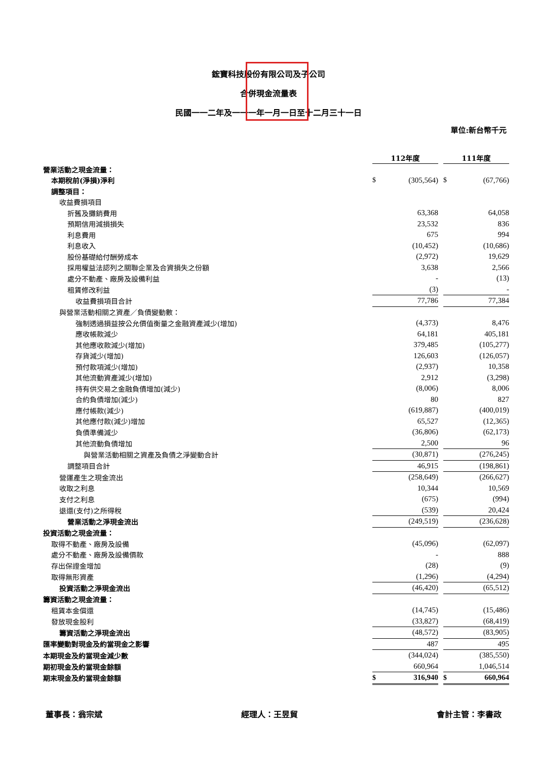鋐寶科技股份有限公司及子公司
合併現金流量表
民國一一二年及一一一年一月一日至十二月三十一日
單位:新台幣千元
| | 112年度 | | | 111年度 | |
| 營業活動之現金流量： | | | | | |
| 本期稅前(淨損)淨利 | $ | (305,564) | | $ | (67,766) |
| 調整項目： | | | | | |
| 收益費損項目 | | | | | |
| 折舊及攤銷費用 | | 63,368 | | | 64,058 |
| 預期信用減損損失 | | 23,532 | | | 836 |
| 利息費用 | | 675 | | | 994 |
| 利息收入 | | (10,452) | | | (10,686) |
| 股份基礎給付酬勞成本 | | (2,972) | | | 19,629 |
| 採用權益法認列之關聯企業及合資損失之份額 | | 3,638 | | | 2,566 |
| 處分不動產、廠房及設備利益 | | - | | | (13) |
| 租賃修改利益 | | (3) | | | - |
| 收益費損項目合計 | | 77,786 | | | 77,384 |
| 與營業活動相關之資產／負債變動數： | | | | | |
| 強制透過損益按公允價值衡量之金融資產減少(增加) | | (4,373) | | | 8,476 |
| 應收帳款減少 | | 64,181 | | | 405,181 |
| 其他應收款減少(增加) | | 379,485 | | | (105,277) |
| 存貨減少(增加) | | 126,603 | | | (126,057) |
| 預付款項減少(增加) | | (2,937) | | | 10,358 |
| 其他流動資產減少(增加) | | 2,912 | | | (3,298) |
| 持有供交易之金融負債增加(減少) | | (8,006) | | | 8,006 |
| 合約負債增加(減少) | | 80 | | | 827 |
| 應付帳款(減少) | | (619,887) | | | (400,019) |
| 其他應付款(減少)增加 | | 65,527 | | | (12,365) |
| 負債準備減少 | | (36,806) | | | (62,173) |
| 其他流動負債增加 | | 2,500 | | | 96 |
| 與營業活動相關之資產及負債之淨變動合計 | | (30,871) | | | (276,245) |
| 調整項目合計 | | 46,915 | | | (198,861) |
| 營運產生之現金流出 | | (258,649) | | | (266,627) |
| 收取之利息 | | 10,344 | | | 10,569 |
| 支付之利息 | | (675) | | | (994) |
| 退還(支付)之所得稅 | | (539) | | | 20,424 |
| 營業活動之淨現金流出 | | (249,519) | | | (236,628) |
| 投資活動之現金流量： | | | | | |
| 取得不動產、廠房及設備 | | (45,096) | | | (62,097) |
| 處分不動產、廠房及設備價款 | | - | | | 888 |
| 存出保證金增加 | | (28) | | | (9) |
| 取得無形資產 | | (1,296) | | | (4,294) |
| 投資活動之淨現金流出 | | (46,420) | | | (65,512) |
| 籌資活動之現金流量： | | | | | |
| 租賃本金償還 | | (14,745) | | | (15,486) |
| 發放現金股利 | | (33,827) | | | (68,419) |
| 籌資活動之淨現金流出 | | (48,572) | | | (83,905) |
| 匯率變動對現金及約當現金之影響 | | 487 | | | 495 |
| 本期現金及約當現金減少數 | | (344,024) | | | (385,550) |
| 期初現金及約當現金餘額 | | 660,964 | | | 1,046,514 |
| 期末現金及約當現金餘額 | $ | 316,940 | | $ | 660,964 |
董事長：翁宗斌 經理人：王昱貿 會計主管：李書政